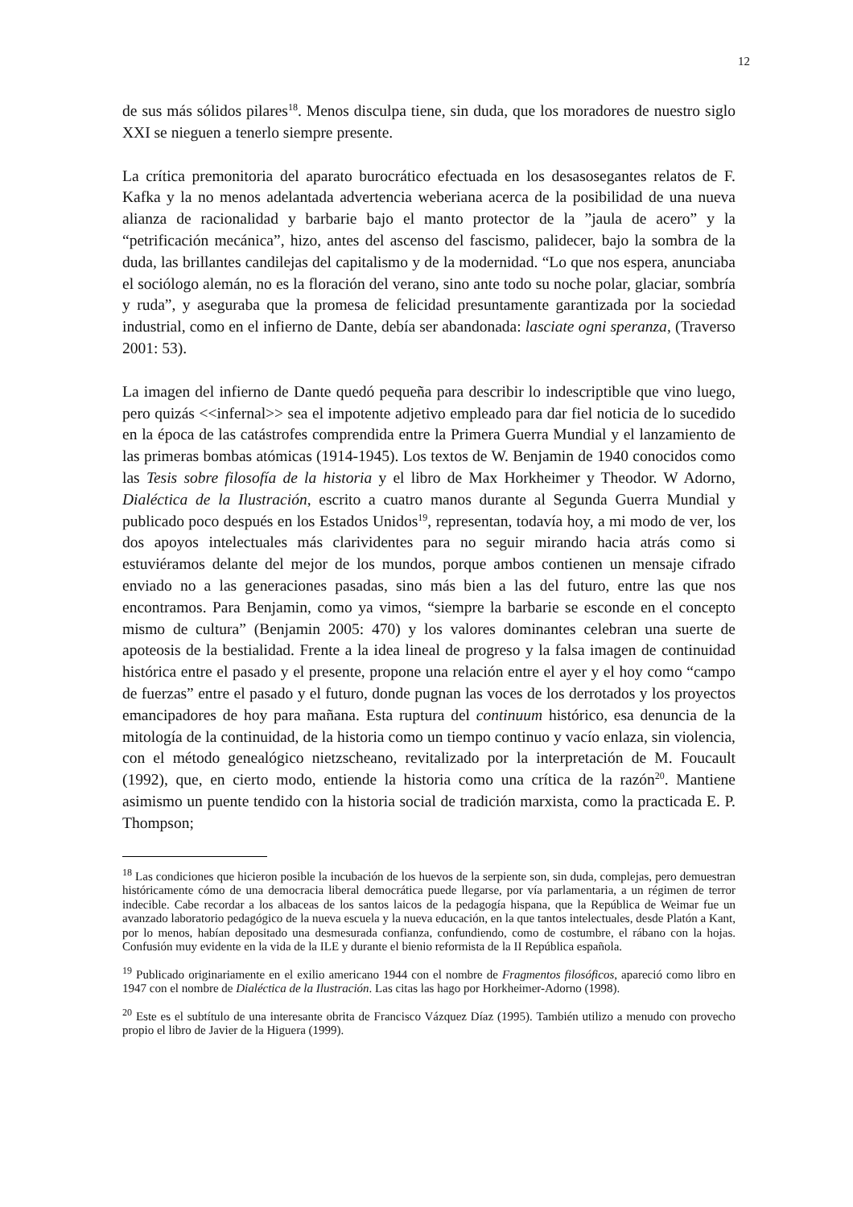12
de sus más sólidos pilares<sup>18</sup>. Menos disculpa tiene, sin duda, que los moradores de nuestro siglo XXI se nieguen a tenerlo siempre presente.
La crítica premonitoria del aparato burocrático efectuada en los desasosegantes relatos de F. Kafka y la no menos adelantada advertencia weberiana acerca de la posibilidad de una nueva alianza de racionalidad y barbarie bajo el manto protector de la ”jaula de acero” y la “petrificación mecánica”, hizo, antes del ascenso del fascismo, palidecer, bajo la sombra de la duda, las brillantes candilejas del capitalismo y de la modernidad. “Lo que nos espera, anunciaba el sociólogo alemán, no es la floración del verano, sino ante todo su noche polar, glaciar, sombría y ruda”, y aseguraba que la promesa de felicidad presuntamente garantizada por la sociedad industrial, como en el infierno de Dante, debía ser abandonada: lasciate ogni speranza, (Traverso 2001: 53).
La imagen del infierno de Dante quedó pequeña para describir lo indescriptible que vino luego, pero quizás <<infernal>> sea el impotente adjetivo empleado para dar fiel noticia de lo sucedido en la época de las catástrofes comprendida entre la Primera Guerra Mundial y el lanzamiento de las primeras bombas atómicas (1914-1945). Los textos de W. Benjamin de 1940 conocidos como las Tesis sobre filosofía de la historia y el libro de Max Horkheimer y Theodor. W Adorno, Dialéctica de la Ilustración, escrito a cuatro manos durante al Segunda Guerra Mundial y publicado poco después en los Estados Unidos<sup>19</sup>, representan, todavía hoy, a mi modo de ver, los dos apoyos intelectuales más clarividentes para no seguir mirando hacia atrás como si estuviéramos delante del mejor de los mundos, porque ambos contienen un mensaje cifrado enviado no a las generaciones pasadas, sino más bien a las del futuro, entre las que nos encontramos. Para Benjamin, como ya vimos, “siempre la barbarie se esconde en el concepto mismo de cultura” (Benjamin 2005: 470) y los valores dominantes celebran una suerte de apoteosis de la bestialidad. Frente a la idea lineal de progreso y la falsa imagen de continuidad histórica entre el pasado y el presente, propone una relación entre el ayer y el hoy como “campo de fuerzas” entre el pasado y el futuro, donde pugnan las voces de los derrotados y los proyectos emancipadores de hoy para mañana. Esta ruptura del continuum histórico, esa denuncia de la mitología de la continuidad, de la historia como un tiempo continuo y vacío enlaza, sin violencia, con el método genealógico nietzscheano, revitalizado por la interpretación de M. Foucault (1992), que, en cierto modo, entiende la historia como una crítica de la razón<sup>20</sup>. Mantiene asimismo un puente tendido con la historia social de tradición marxista, como la practicada E. P. Thompson;
<sup>18</sup> Las condiciones que hicieron posible la incubación de los huevos de la serpiente son, sin duda, complejas, pero demuestran históricamente cómo de una democracia liberal democrática puede llegarse, por vía parlamentaria, a un régimen de terror indecible. Cabe recordar a los albaceas de los santos laicos de la pedagogía hispana, que la República de Weimar fue un avanzado laboratorio pedagógico de la nueva escuela y la nueva educación, en la que tantos intelectuales, desde Platón a Kant, por lo menos, habían depositado una desmesurada confianza, confundiendo, como de costumbre, el rábano con la hojas. Confusión muy evidente en la vida de la ILE y durante el bienio reformista de la II República española.
<sup>19</sup> Publicado originariamente en el exilio americano 1944 con el nombre de Fragmentos filosóficos, apareció como libro en 1947 con el nombre de Dialéctica de la Ilustración. Las citas las hago por Horkheimer-Adorno (1998).
<sup>20</sup> Este es el subtítulo de una interesante obrita de Francisco Vázquez Díaz (1995). También utilizo a menudo con provecho propio el libro de Javier de la Higuera (1999).